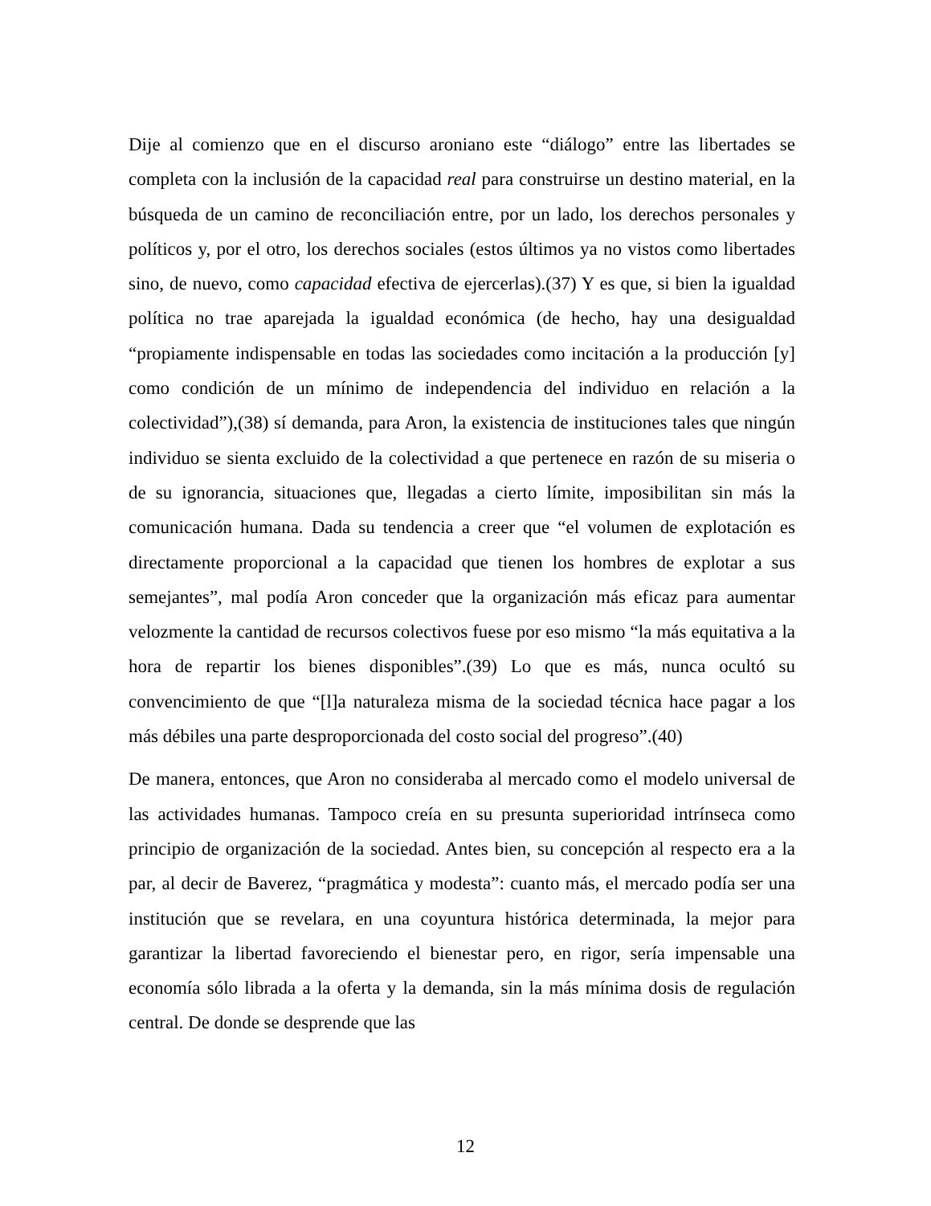Dije al comienzo que en el discurso aroniano este “diálogo” entre las libertades se completa con la inclusión de la capacidad real para construirse un destino material, en la búsqueda de un camino de reconciliación entre, por un lado, los derechos personales y políticos y, por el otro, los derechos sociales (estos últimos ya no vistos como libertades sino, de nuevo, como capacidad efectiva de ejercerlas).(37) Y es que, si bien la igualdad política no trae aparejada la igualdad económica (de hecho, hay una desigualdad “propiamente indispensable en todas las sociedades como incitación a la producción [y] como condición de un mínimo de independencia del individuo en relación a la colectividad”),(38) sí demanda, para Aron, la existencia de instituciones tales que ningún individuo se sienta excluido de la colectividad a que pertenece en razón de su miseria o de su ignorancia, situaciones que, llegadas a cierto límite, imposibilitan sin más la comunicación humana. Dada su tendencia a creer que “el volumen de explotación es directamente proporcional a la capacidad que tienen los hombres de explotar a sus semejantes”, mal podía Aron conceder que la organización más eficaz para aumentar velozmente la cantidad de recursos colectivos fuese por eso mismo “la más equitativa a la hora de repartir los bienes disponibles”.(39) Lo que es más, nunca ocultó su convencimiento de que “[l]a naturaleza misma de la sociedad técnica hace pagar a los más débiles una parte desproporcionada del costo social del progreso”.(40)
De manera, entonces, que Aron no consideraba al mercado como el modelo universal de las actividades humanas. Tampoco creía en su presunta superioridad intrínseca como principio de organización de la sociedad. Antes bien, su concepción al respecto era a la par, al decir de Baverez, “pragmática y modesta”: cuanto más, el mercado podía ser una institución que se revelara, en una coyuntura histórica determinada, la mejor para garantizar la libertad favoreciendo el bienestar pero, en rigor, sería impensable una economía sólo librada a la oferta y la demanda, sin la más mínima dosis de regulación central. De donde se desprende que las
12